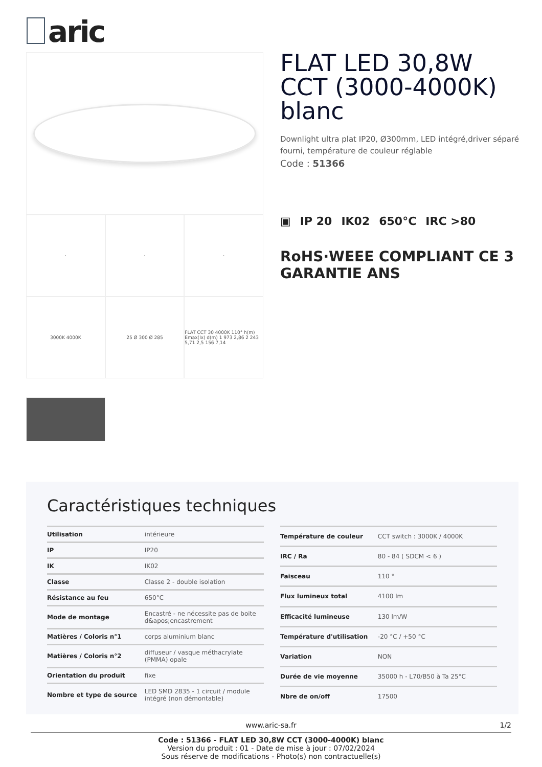aric
·
·
·
3000K 4000K
25 Ø 300 Ø 285
FLAT CCT 30 4000K 110° h(m) Emax(lx) d(m) 1 973 2,86 2 243 5,71 2,5 156 7,14
FLAT LED 30,8W CCT (3000-4000K) blanc
Downlight ultra plat IP20, Ø300mm, LED intégré,driver séparé fourni, température de couleur réglable
Code : 51366
▣ IP 20 IK02 650°C IRC >80
RoHS·WEEE COMPLIANT CE 3 GARANTIE ANS
Caractéristiques techniques
| Utilisation | intérieure |
| IP | IP20 |
| IK | IK02 |
| Classe | Classe 2 - double isolation |
| Résistance au feu | 650°C |
| Mode de montage | Encastré - ne nécessite pas de boite d&apos;encastrement |
| Matières / Coloris n°1 | corps aluminium blanc |
| Matières / Coloris n°2 | diffuseur / vasque méthacrylate (PMMA) opale |
| Orientation du produit | fixe |
| Nombre et type de source | LED SMD 2835 - 1 circuit / module intégré (non démontable) |
| Température de couleur | CCT switch : 3000K / 4000K |
| IRC / Ra | 80 - 84 ( SDCM < 6 ) |
| Faisceau | 110 ° |
| Flux lumineux total | 4100 lm |
| Efficacité lumineuse | 130 lm/W |
| Température d'utilisation | -20 °C / +50 °C |
| Variation | NON |
| Durée de vie moyenne | 35000 h - L70/B50 à Ta 25°C |
| Nbre de on/off | 17500 |
www.aric-sa.fr
1/2
Code : 51366 - FLAT LED 30,8W CCT (3000-4000K) blanc
Version du produit : 01 - Date de mise à jour : 07/02/2024
Sous réserve de modifications - Photo(s) non contractuelle(s)